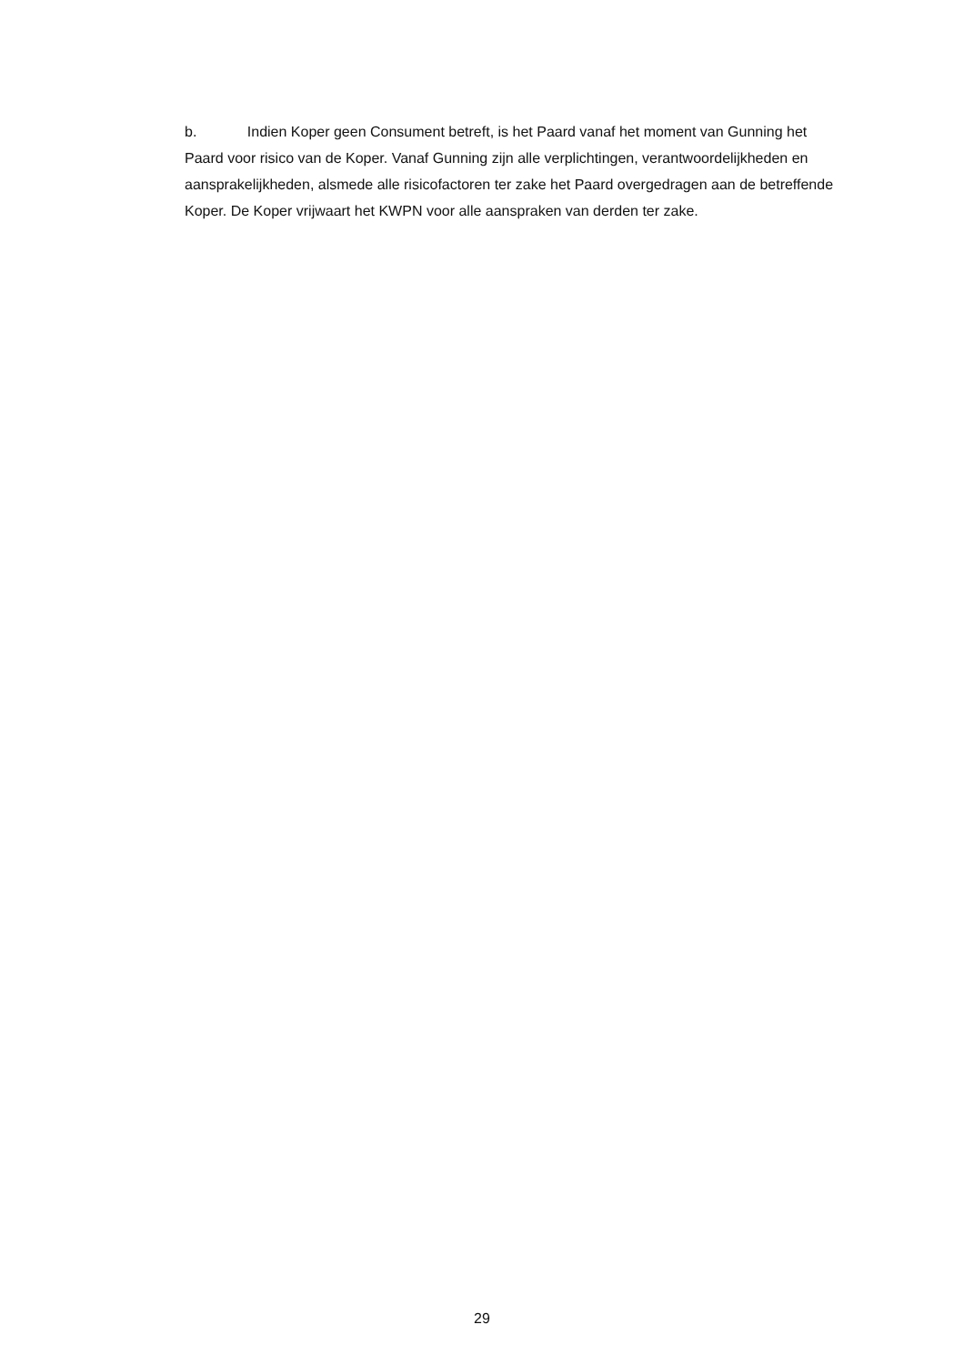b. Indien Koper geen Consument betreft, is het Paard vanaf het moment van Gunning het Paard voor risico van de Koper. Vanaf Gunning zijn alle verplichtingen, verantwoordelijkheden en aansprakelijkheden, alsmede alle risicofactoren ter zake het Paard overgedragen aan de betreffende Koper. De Koper vrijwaart het KWPN voor alle aanspraken van derden ter zake.
29